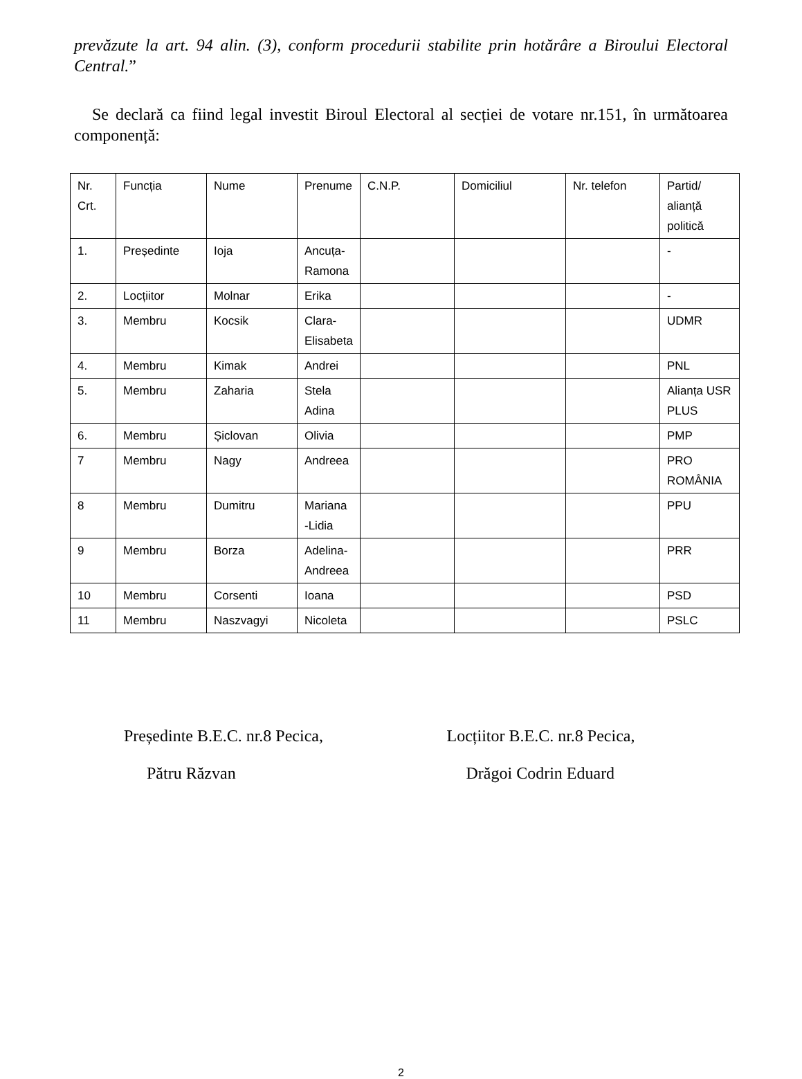prevăzute la art. 94 alin. (3), conform procedurii stabilite prin hotărâre a Biroului Electoral Central.”
Se declară ca fiind legal investit Biroul Electoral al secției de votare nr.151, în următoarea componență:
| Nr. Crt. | Funcția | Nume | Prenume | C.N.P. | Domiciliul | Nr. telefon | Partid/ alianță politică |
| 1. | Președinte | Ioja | Ancuța-Ramona | | | | - |
| 2. | Locțiitor | Molnar | Erika | | | | - |
| 3. | Membru | Kocsik | Clara-Elisabeta | | | | UDMR |
| 4. | Membru | Kimak | Andrei | | | | PNL |
| 5. | Membru | Zaharia | Stela Adina | | | | Alianța USR PLUS |
| 6. | Membru | Șiclovan | Olivia | | | | PMP |
| 7 | Membru | Nagy | Andreea | | | | PRO ROMÂNIA |
| 8 | Membru | Dumitru | Mariana -Lidia | | | | PPU |
| 9 | Membru | Borza | Adelina-Andreea | | | | PRR |
| 10 | Membru | Corsenti | Ioana | | | | PSD |
| 11 | Membru | Naszvagyi | Nicoleta | | | | PSLC |
Președinte B.E.C. nr.8 Pecica,
Pătru Răzvan
Locțiitor B.E.C. nr.8 Pecica,
Drăgoi Codrin Eduard
2